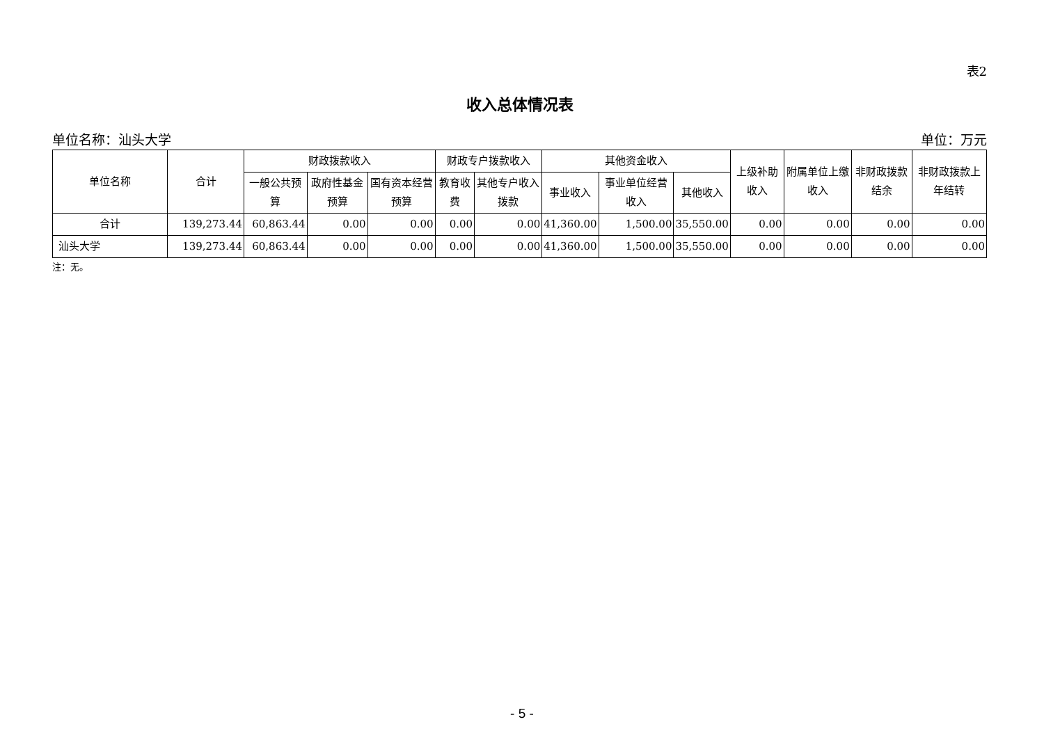表2
收入总体情况表
单位名称：汕头大学 单位：万元
| 单位名称 | 合计 | 财政拨款收入 | | | 财政专户拨款收入 | | 其他资金收入 | | | 上级补助收入 | 附属单位上缴收入 | 非财政拨款结余 | 非财政拨款上年结转 |
| --- | --- | --- | --- | --- | --- | --- | --- | --- | --- | --- | --- | --- | --- |
| | | 一般公共预算 | 政府性基金预算 | 国有资本经营预算 | 教育收费 | 其他专户收入拨款 | 事业收入 | 事业单位经营收入 | 其他收入 | | | | |
| 合计 | 139,273.44 | 60,863.44 | 0.00 | 0.00 | 0.00 | 0.00 | 41,360.00 | 1,500.00 | 35,550.00 | 0.00 | 0.00 | 0.00 | 0.00 |
| 汕头大学 | 139,273.44 | 60,863.44 | 0.00 | 0.00 | 0.00 | 0.00 | 41,360.00 | 1,500.00 | 35,550.00 | 0.00 | 0.00 | 0.00 | 0.00 |
注：无。
- 5 -